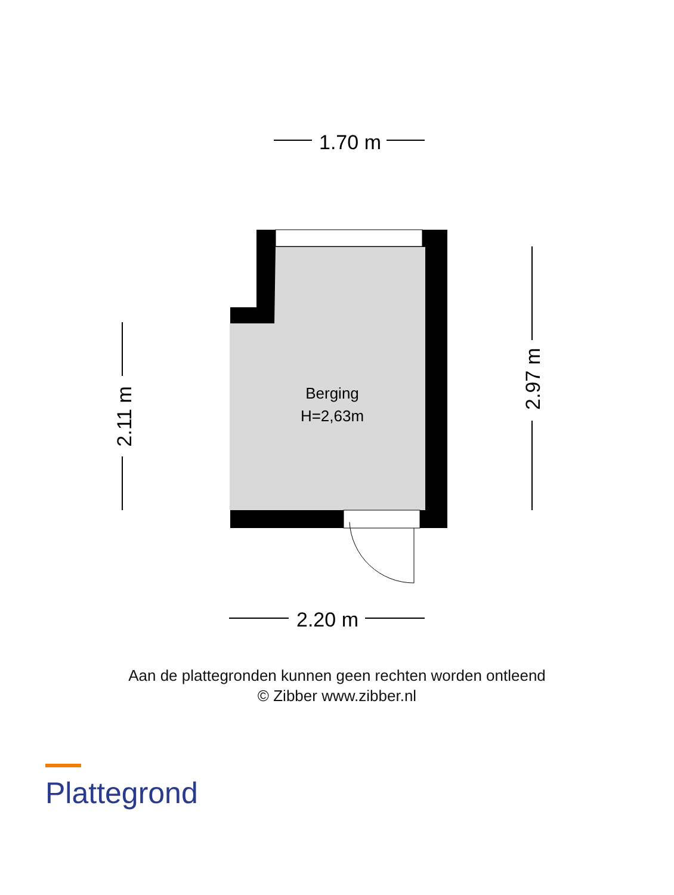1.70 m
2.20 m
2.11 m
2.97 m
Berging
H=2,63m
Aan de plattegronden kunnen geen rechten worden ontleend
© Zibber www.zibber.nl
Plattegrond